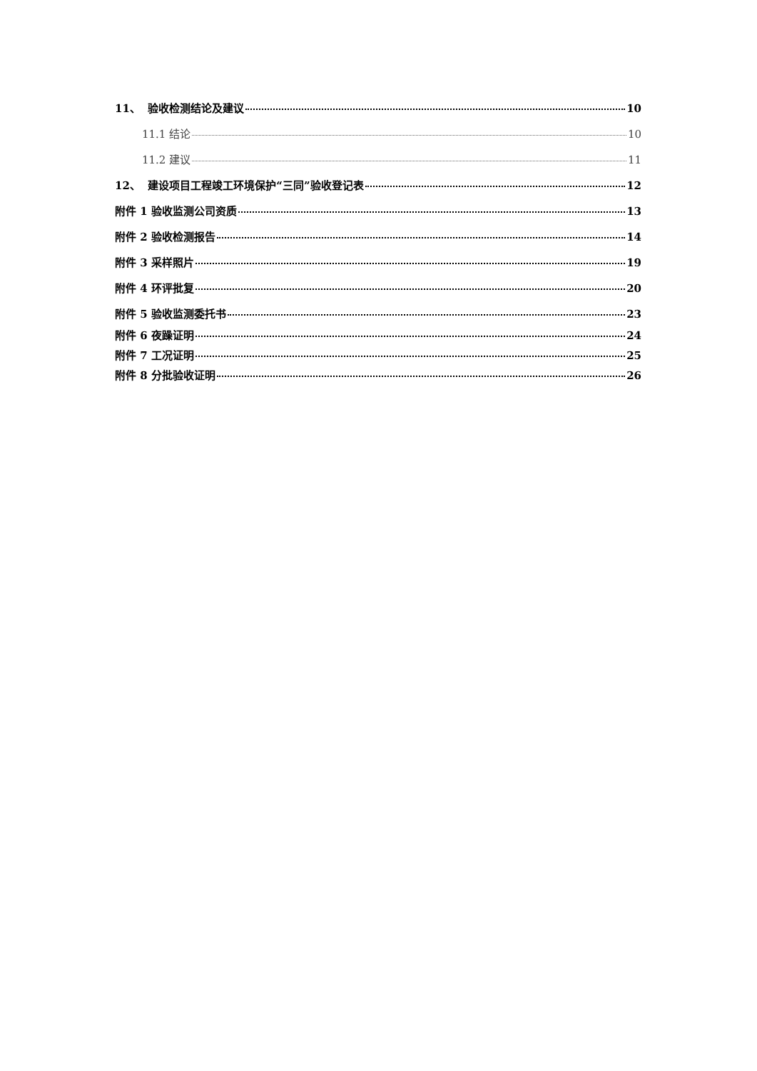11、 验收检测结论及建议 10
11.1 结论 10
11.2 建议 11
12、 建设项目工程竣工环境保护“三同”验收登记表 12
附件 1 验收监测公司资质 13
附件 2 验收检测报告 14
附件 3 采样照片 19
附件 4 环评批复 20
附件 5 验收监测委托书 23
附件 6 夜躁证明 24
附件 7 工况证明 25
附件 8 分批验收证明 26